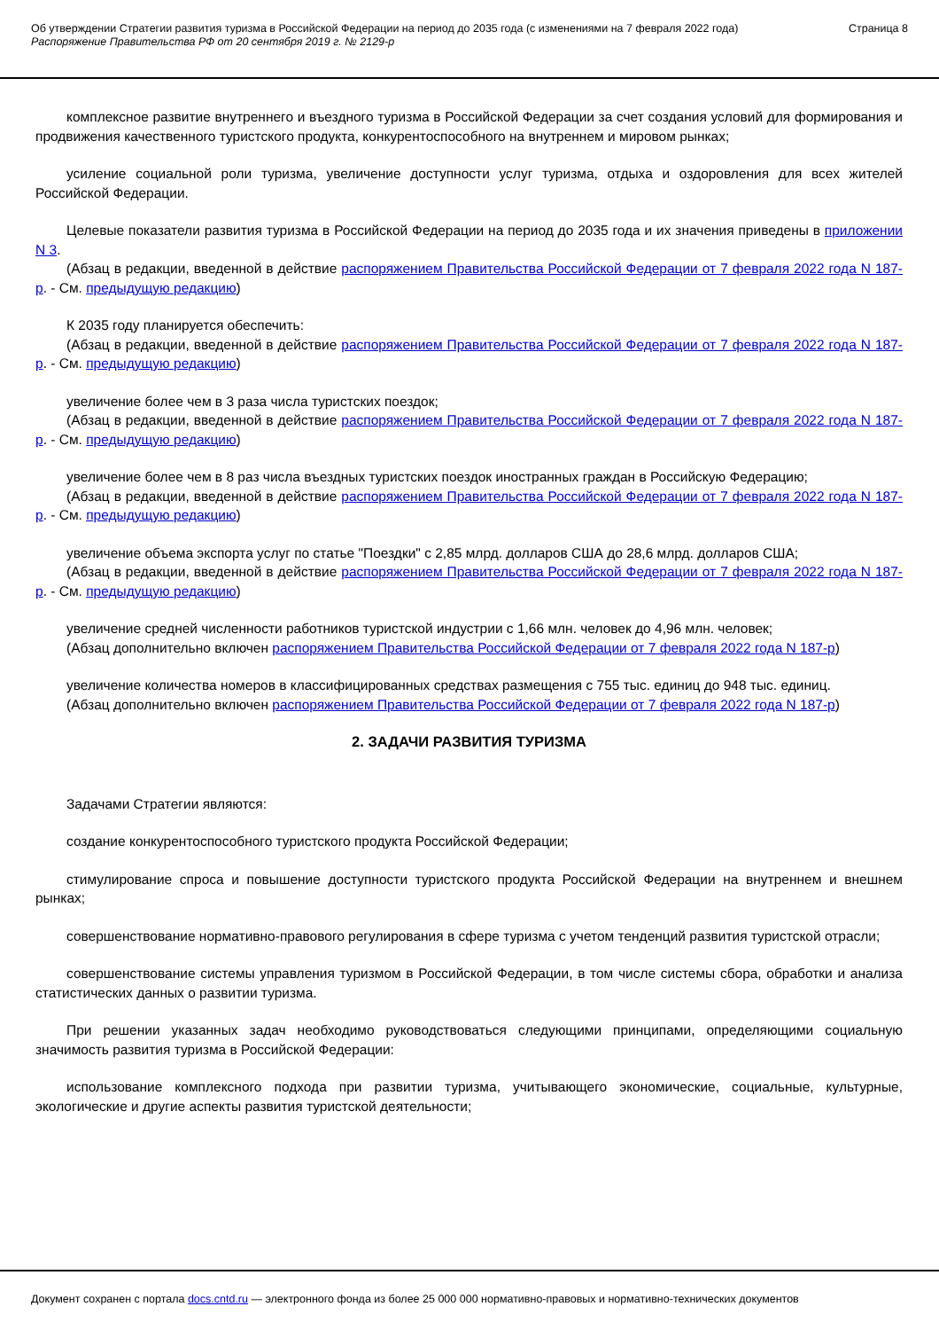Об утверждении Стратегии развития туризма в Российской Федерации на период до 2035 года (с изменениями на 7 февраля 2022 года)
Распоряжение Правительства РФ от 20 сентября 2019 г. № 2129-р
Страница 8
комплексное развитие внутреннего и въездного туризма в Российской Федерации за счет создания условий для формирования и продвижения качественного туристского продукта, конкурентоспособного на внутреннем и мировом рынках;
усиление социальной роли туризма, увеличение доступности услуг туризма, отдыха и оздоровления для всех жителей Российской Федерации.
Целевые показатели развития туризма в Российской Федерации на период до 2035 года и их значения приведены в приложении N 3.
(Абзац в редакции, введенной в действие распоряжением Правительства Российской Федерации от 7 февраля 2022 года N 187-р. - См. предыдущую редакцию)
К 2035 году планируется обеспечить:
(Абзац в редакции, введенной в действие распоряжением Правительства Российской Федерации от 7 февраля 2022 года N 187-р. - См. предыдущую редакцию)
увеличение более чем в 3 раза числа туристских поездок;
(Абзац в редакции, введенной в действие распоряжением Правительства Российской Федерации от 7 февраля 2022 года N 187-р. - См. предыдущую редакцию)
увеличение более чем в 8 раз числа въездных туристских поездок иностранных граждан в Российскую Федерацию;
(Абзац в редакции, введенной в действие распоряжением Правительства Российской Федерации от 7 февраля 2022 года N 187-р. - См. предыдущую редакцию)
увеличение объема экспорта услуг по статье "Поездки" с 2,85 млрд. долларов США до 28,6 млрд. долларов США;
(Абзац в редакции, введенной в действие распоряжением Правительства Российской Федерации от 7 февраля 2022 года N 187-р. - См. предыдущую редакцию)
увеличение средней численности работников туристской индустрии с 1,66 млн. человек до 4,96 млн. человек;
(Абзац дополнительно включен распоряжением Правительства Российской Федерации от 7 февраля 2022 года N 187-р)
увеличение количества номеров в классифицированных средствах размещения с 755 тыс. единиц до 948 тыс. единиц.
(Абзац дополнительно включен распоряжением Правительства Российской Федерации от 7 февраля 2022 года N 187-р)
2. ЗАДАЧИ РАЗВИТИЯ ТУРИЗМА
Задачами Стратегии являются:
создание конкурентоспособного туристского продукта Российской Федерации;
стимулирование спроса и повышение доступности туристского продукта Российской Федерации на внутреннем и внешнем рынках;
совершенствование нормативно-правового регулирования в сфере туризма с учетом тенденций развития туристской отрасли;
совершенствование системы управления туризмом в Российской Федерации, в том числе системы сбора, обработки и анализа статистических данных о развитии туризма.
При решении указанных задач необходимо руководствоваться следующими принципами, определяющими социальную значимость развития туризма в Российской Федерации:
использование комплексного подхода при развитии туризма, учитывающего экономические, социальные, культурные, экологические и другие аспекты развития туристской деятельности;
Документ сохранен с портала docs.cntd.ru — электронного фонда из более 25 000 000 нормативно-правовых и нормативно-технических документов